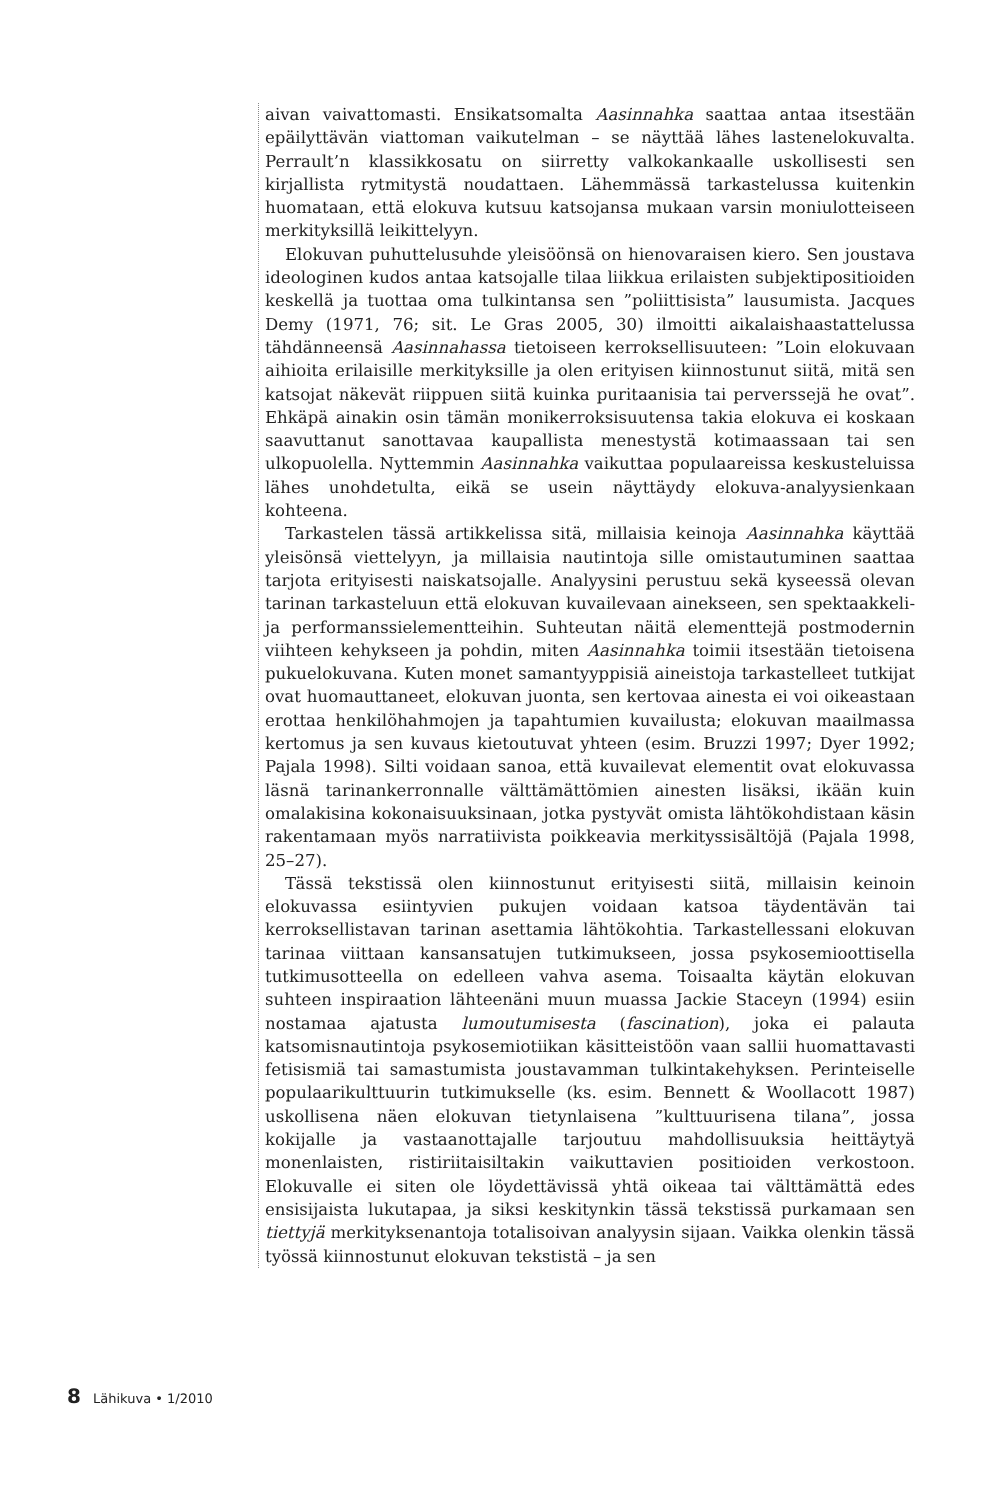aivan vaivattomasti. Ensikatsomalta Aasinnahka saattaa antaa itsestään epäilyttävän viattoman vaikutelman – se näyttää lähes lastenelokuvalta. Perrault’n klassikkosatu on siirretty valkokankaalle uskollisesti sen kirjallista rytmitystä noudattaen. Lähemmässä tarkastelussa kuitenkin huomataan, että elokuva kutsuu katsojansa mukaan varsin moniulotteiseen merkityksillä leikittelyyn.
Elokuvan puhuttelusuhde yleisöönsä on hienovaraisen kiero. Sen joustava ideologinen kudos antaa katsojalle tilaa liikkua erilaisten subjektipositioiden keskellä ja tuottaa oma tulkintansa sen ”poliittisista” lausumista. Jacques Demy (1971, 76; sit. Le Gras 2005, 30) ilmoitti aikalaishaastattelussa tähdänneensä Aasinnahassa tietoiseen kerroksellisuuteen: ”Loin elokuvaan aihioita erilaisille merkityksille ja olen erityisen kiinnostunut siitä, mitä sen katsojat näkevät riippuen siitä kuinka puritaanisia tai perverssejä he ovat”. Ehkäpä ainakin osin tämän monikerroksisuutensa takia elokuva ei koskaan saavuttanut sanottavaa kaupallista menestystä kotimaassaan tai sen ulkopuolella. Nyttemmin Aasinnahka vaikuttaa populaareissa keskusteluissa lähes unohdetulta, eikä se usein näyttäydy elokuva-analyysienkaan kohteena.
Tarkastelen tässä artikkelissa sitä, millaisia keinoja Aasinnahka käyttää yleisönsä viettelyyn, ja millaisia nautintoja sille omistautuminen saattaa tarjota erityisesti naiskatsojalle. Analyysini perustuu sekä kyseessä olevan tarinan tarkasteluun että elokuvan kuvailevaan ainekseen, sen spektaakkeli- ja performanssielementteihin. Suhteutan näitä elementtejä postmodernin viihteen kehykseen ja pohdin, miten Aasinnahka toimii itsestään tietoisena pukuelokuvana. Kuten monet samantyyppisiä aineistoja tarkastelleet tutkijat ovat huomauttaneet, elokuvan juonta, sen kertovaa ainesta ei voi oikeastaan erottaa henkilöhahmojen ja tapahtumien kuvailusta; elokuvan maailmassa kertomus ja sen kuvaus kietoutuvat yhteen (esim. Bruzzi 1997; Dyer 1992; Pajala 1998). Silti voidaan sanoa, että kuvailevat elementit ovat elokuvassa läsnä tarinankerronnalle välttämättömien ainesten lisäksi, ikään kuin omalakisina kokonaisuuksinaan, jotka pystyvät omista lähtökohdistaan käsin rakentamaan myös narratiivista poikkeavia merkityssisältöjä (Pajala 1998, 25–27).
Tässä tekstissä olen kiinnostunut erityisesti siitä, millaisin keinoin elokuvassa esiintyvien pukujen voidaan katsoa täydentävän tai kerroksellistavan tarinan asettamia lähtökohtia. Tarkastellessani elokuvan tarinaa viittaan kansansatujen tutkimukseen, jossa psykosemioottisella tutkimusotteella on edelleen vahva asema. Toisaalta käytän elokuvan suhteen inspiraation lähteenäni muun muassa Jackie Staceyn (1994) esiin nostamaa ajatusta lumoutumisesta (fascination), joka ei palauta katsomisnautintoja psykosemiotiikan käsitteistöön vaan sallii huomattavasti fetisismiä tai samastumista joustavamman tulkintakehyksen. Perinteiselle populaarikulttuurin tutkimukselle (ks. esim. Bennett & Woollacott 1987) uskollisena näen elokuvan tietynlaisena ”kulttuurisena tilana”, jossa kokijalle ja vastaanottajalle tarjoutuu mahdollisuuksia heittäytyä monenlaisten, ristiriitaisiltakin vaikuttavien positioiden verkostoon. Elokuvalle ei siten ole löydettävissä yhtä oikeaa tai välttämättä edes ensisijaista lukutapaa, ja siksi keskitynkin tässä tekstissä purkamaan sen tiettyjä merkityksenantoja totalisoivan analyysin sijaan. Vaikka olenkin tässä työssä kiinnostunut elokuvan tekstistä – ja sen
8 Lähikuva • 1/2010